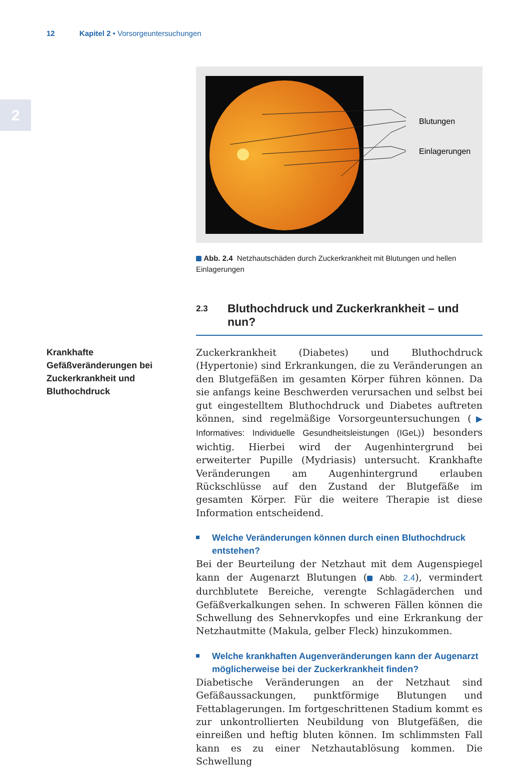12 Kapitel 2 • Vorsorgeuntersuchungen
2
Blutungen
Einlagerungen
Abb. 2.4 Netzhautschäden durch Zuckerkrankheit mit Blutungen und hellen Einlagerungen
2.3 Bluthochdruck und Zuckerkrankheit – und nun?
Krankhafte Gefäßveränderungen bei Zuckerkrankheit und Bluthochdruck
Zuckerkrankheit (Diabetes) und Bluthochdruck (Hypertonie) sind Erkrankungen, die zu Veränderungen an den Blutgefäßen im gesamten Körper führen können. Da sie anfangs keine Beschwerden verursachen und selbst bei gut eingestelltem Bluthochdruck und Diabetes auftreten können, sind regelmäßige Vorsorgeuntersuchungen (▶ Informatives: Individuelle Gesundheitsleistungen (IGeL)) besonders wichtig. Hierbei wird der Augenhintergrund bei erweiterter Pupille (Mydriasis) untersucht. Krankhafte Veränderungen am Augenhintergrund erlauben Rückschlüsse auf den Zustand der Blutgefäße im gesamten Körper. Für die weitere Therapie ist diese Information entscheidend.
Welche Veränderungen können durch einen Bluthochdruck entstehen?
Bei der Beurteilung der Netzhaut mit dem Augenspiegel kann der Augenarzt Blutungen ( Abb. 2.4), vermindert durchblutete Bereiche, verengte Schlagäderchen und Gefäßverkalkungen sehen. In schweren Fällen können die Schwellung des Sehnervkopfes und eine Erkrankung der Netzhautmitte (Makula, gelber Fleck) hinzukommen.
Welche krankhaften Augenveränderungen kann der Augenarzt möglicherweise bei der Zuckerkrankheit finden?
Diabetische Veränderungen an der Netzhaut sind Gefäßaussackungen, punktförmige Blutungen und Fettablagerungen. Im fortgeschrittenen Stadium kommt es zur unkontrollierten Neubildung von Blutgefäßen, die einreißen und heftig bluten können. Im schlimmsten Fall kann es zu einer Netzhautablösung kommen. Die Schwellung